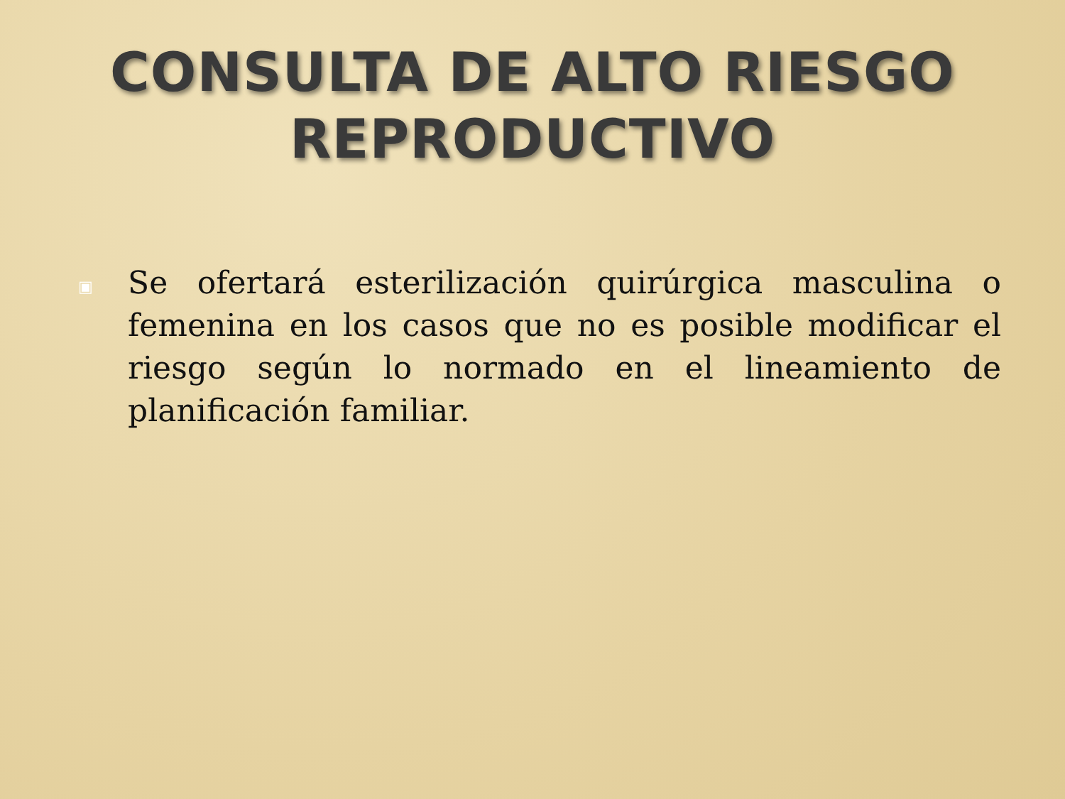CONSULTA DE ALTO RIESGO
REPRODUCTIVO
▣
Se ofertará esterilización quirúrgica masculina o femenina en los casos que no es posible modificar el riesgo según lo normado en el lineamiento de planificación familiar.